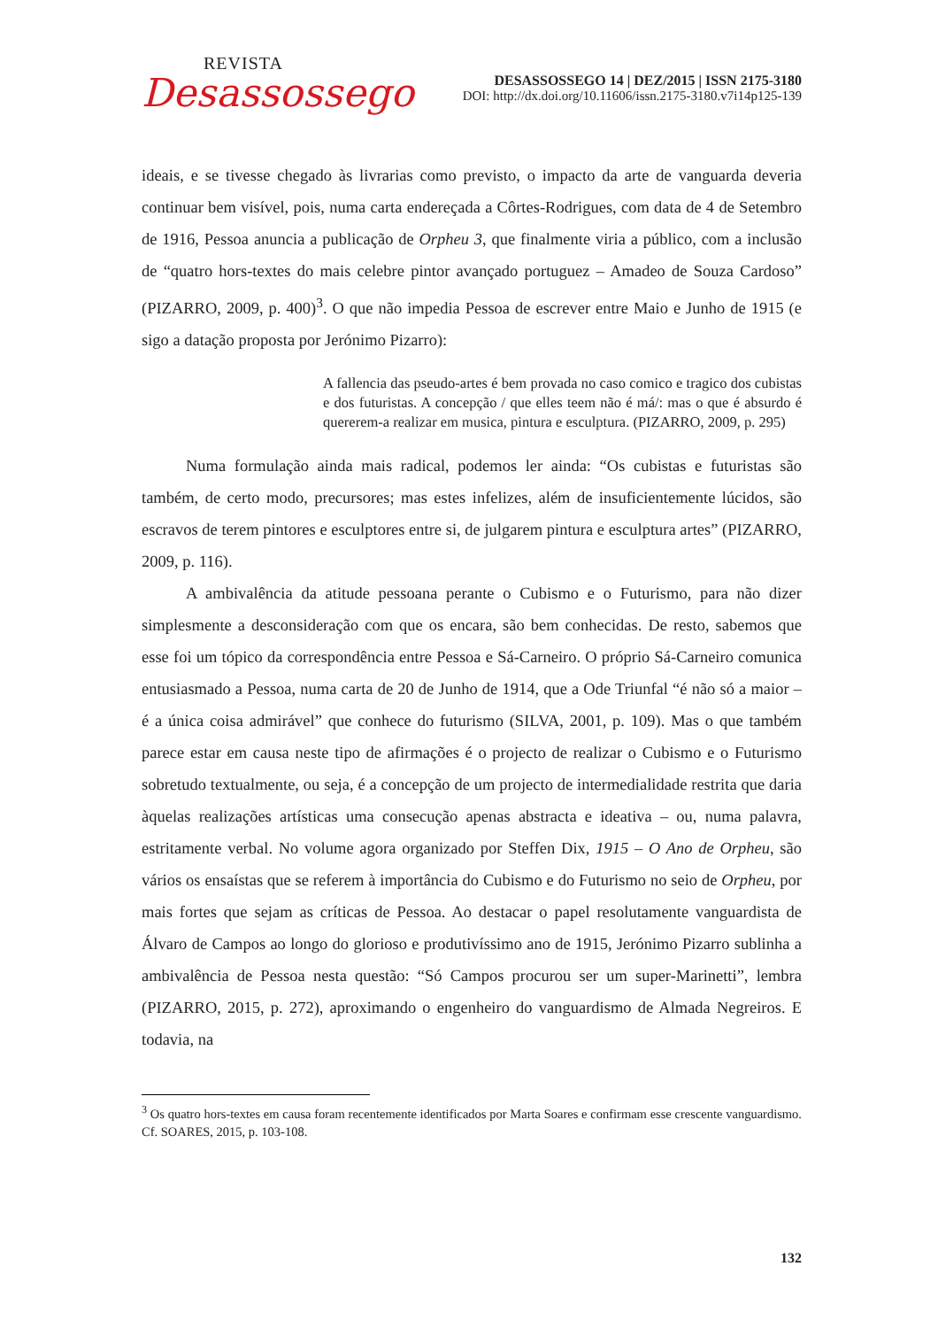REVISTA
Desassossego
DESASSOSSEGO 14 | DEZ/2015 | ISSN 2175-3180
DOI: http://dx.doi.org/10.11606/issn.2175-3180.v7i14p125-139
ideais, e se tivesse chegado às livrarias como previsto, o impacto da arte de vanguarda deveria continuar bem visível, pois, numa carta endereçada a Côrtes-Rodrigues, com data de 4 de Setembro de 1916, Pessoa anuncia a publicação de Orpheu 3, que finalmente viria a público, com a inclusão de “quatro hors-textes do mais celebre pintor avançado portuguez – Amadeo de Souza Cardoso” (PIZARRO, 2009, p. 400)<sup>3</sup>. O que não impedia Pessoa de escrever entre Maio e Junho de 1915 (e sigo a datação proposta por Jerónimo Pizarro):
A fallencia das pseudo-artes é bem provada no caso comico e tragico dos cubistas e dos futuristas. A concepção / que elles teem não é má/: mas o que é absurdo é quererem-a realizar em musica, pintura e esculptura. (PIZARRO, 2009, p. 295)
Numa formulação ainda mais radical, podemos ler ainda: “Os cubistas e futuristas são também, de certo modo, precursores; mas estes infelizes, além de insuficientemente lúcidos, são escravos de terem pintores e esculptores entre si, de julgarem pintura e esculptura artes” (PIZARRO, 2009, p. 116).
A ambivalência da atitude pessoana perante o Cubismo e o Futurismo, para não dizer simplesmente a desconsideração com que os encara, são bem conhecidas. De resto, sabemos que esse foi um tópico da correspondência entre Pessoa e Sá-Carneiro. O próprio Sá-Carneiro comunica entusiasmado a Pessoa, numa carta de 20 de Junho de 1914, que a Ode Triunfal “é não só a maior – é a única coisa admirável” que conhece do futurismo (SILVA, 2001, p. 109). Mas o que também parece estar em causa neste tipo de afirmações é o projecto de realizar o Cubismo e o Futurismo sobretudo textualmente, ou seja, é a concepção de um projecto de intermedialidade restrita que daria àquelas realizações artísticas uma consecução apenas abstracta e ideativa – ou, numa palavra, estritamente verbal. No volume agora organizado por Steffen Dix, 1915 – O Ano de Orpheu, são vários os ensaístas que se referem à importância do Cubismo e do Futurismo no seio de Orpheu, por mais fortes que sejam as críticas de Pessoa. Ao destacar o papel resolutamente vanguardista de Álvaro de Campos ao longo do glorioso e produtivíssimo ano de 1915, Jerónimo Pizarro sublinha a ambivalência de Pessoa nesta questão: “Só Campos procurou ser um super-Marinetti”, lembra (PIZARRO, 2015, p. 272), aproximando o engenheiro do vanguardismo de Almada Negreiros. E todavia, na
<sup>3</sup> Os quatro hors-textes em causa foram recentemente identificados por Marta Soares e confirmam esse crescente vanguardismo. Cf. SOARES, 2015, p. 103-108.
132